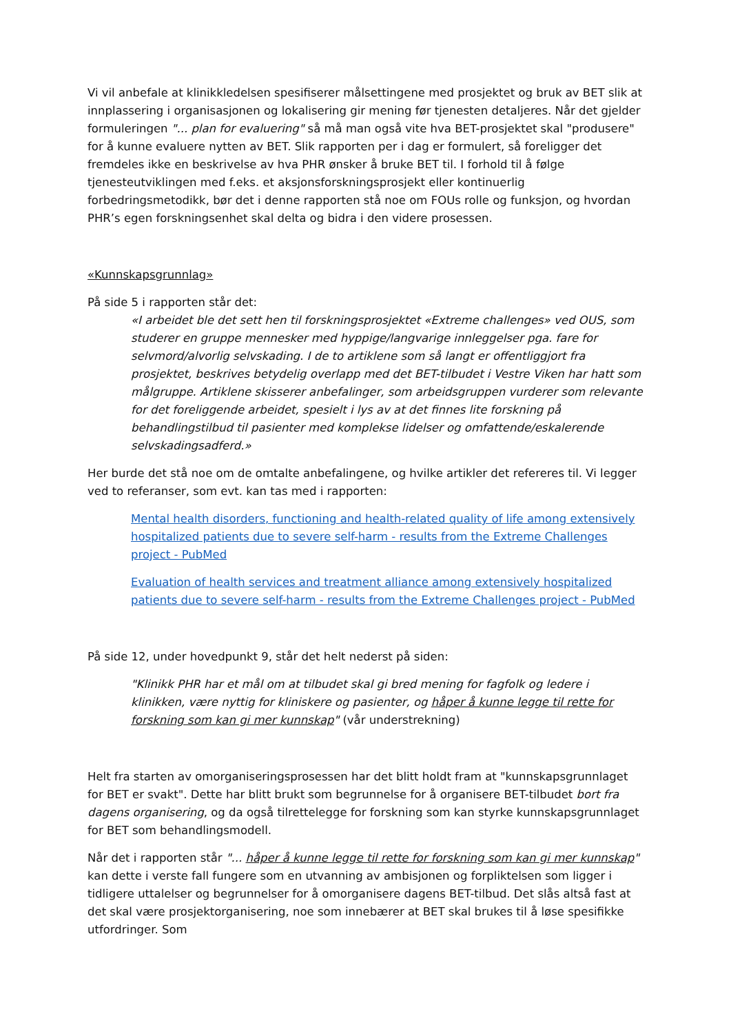Vi vil anbefale at klinikkledelsen spesifiserer målsettingene med prosjektet og bruk av BET slik at innplassering i organisasjonen og lokalisering gir mening før tjenesten detaljeres. Når det gjelder formuleringen "... plan for evaluering" så må man også vite hva BET-prosjektet skal "produsere" for å kunne evaluere nytten av BET. Slik rapporten per i dag er formulert, så foreligger det fremdeles ikke en beskrivelse av hva PHR ønsker å bruke BET til. I forhold til å følge tjenesteutviklingen med f.eks. et aksjonsforskningsprosjekt eller kontinuerlig forbedringsmetodikk, bør det i denne rapporten stå noe om FOUs rolle og funksjon, og hvordan PHR’s egen forskningsenhet skal delta og bidra i den videre prosessen.
«Kunnskapsgrunnlag»
På side 5 i rapporten står det:
«I arbeidet ble det sett hen til forskningsprosjektet «Extreme challenges» ved OUS, som studerer en gruppe mennesker med hyppige/langvarige innleggelser pga. fare for selvmord/alvorlig selvskading. I de to artiklene som så langt er offentliggjort fra prosjektet, beskrives betydelig overlapp med det BET-tilbudet i Vestre Viken har hatt som målgruppe. Artiklene skisserer anbefalinger, som arbeidsgruppen vurderer som relevante for det foreliggende arbeidet, spesielt i lys av at det finnes lite forskning på behandlingstilbud til pasienter med komplekse lidelser og omfattende/eskalerende selvskadingsadferd.»
Her burde det stå noe om de omtalte anbefalingene, og hvilke artikler det refereres til. Vi legger ved to referanser, som evt. kan tas med i rapporten:
Mental health disorders, functioning and health-related quality of life among extensively hospitalized patients due to severe self-harm - results from the Extreme Challenges project - PubMed
Evaluation of health services and treatment alliance among extensively hospitalized patients due to severe self-harm - results from the Extreme Challenges project - PubMed
På side 12, under hovedpunkt 9, står det helt nederst på siden:
"Klinikk PHR har et mål om at tilbudet skal gi bred mening for fagfolk og ledere i klinikken, være nyttig for kliniskere og pasienter, og håper å kunne legge til rette for forskning som kan gi mer kunnskap" (vår understrekning)
Helt fra starten av omorganiseringsprosessen har det blitt holdt fram at "kunnskapsgrunnlaget for BET er svakt". Dette har blitt brukt som begrunnelse for å organisere BET-tilbudet bort fra dagens organisering, og da også tilrettelegge for forskning som kan styrke kunnskapsgrunnlaget for BET som behandlingsmodell.
Når det i rapporten står "... håper å kunne legge til rette for forskning som kan gi mer kunnskap" kan dette i verste fall fungere som en utvanning av ambisjonen og forpliktelsen som ligger i tidligere uttalelser og begrunnelser for å omorganisere dagens BET-tilbud. Det slås altså fast at det skal være prosjektorganisering, noe som innebærer at BET skal brukes til å løse spesifikke utfordringer. Som